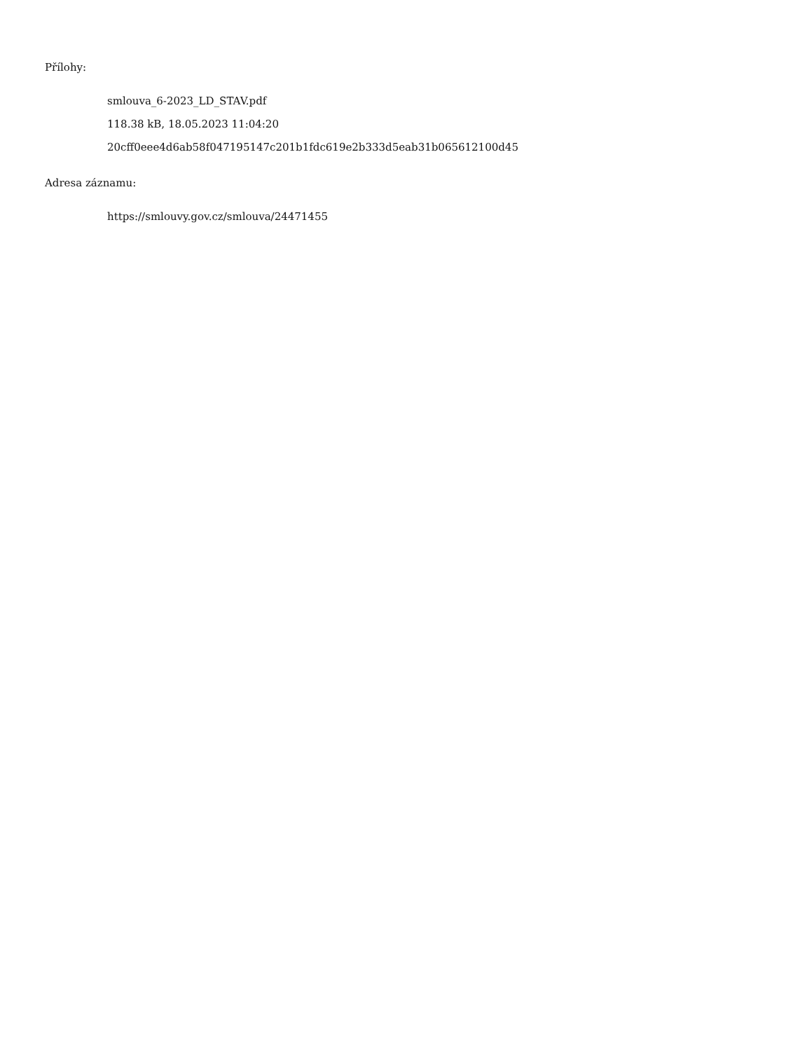Přílohy:
smlouva_6-2023_LD_STAV.pdf
118.38 kB, 18.05.2023 11:04:20
20cff0eee4d6ab58f047195147c201b1fdc619e2b333d5eab31b065612100d45
Adresa záznamu:
https://smlouvy.gov.cz/smlouva/24471455